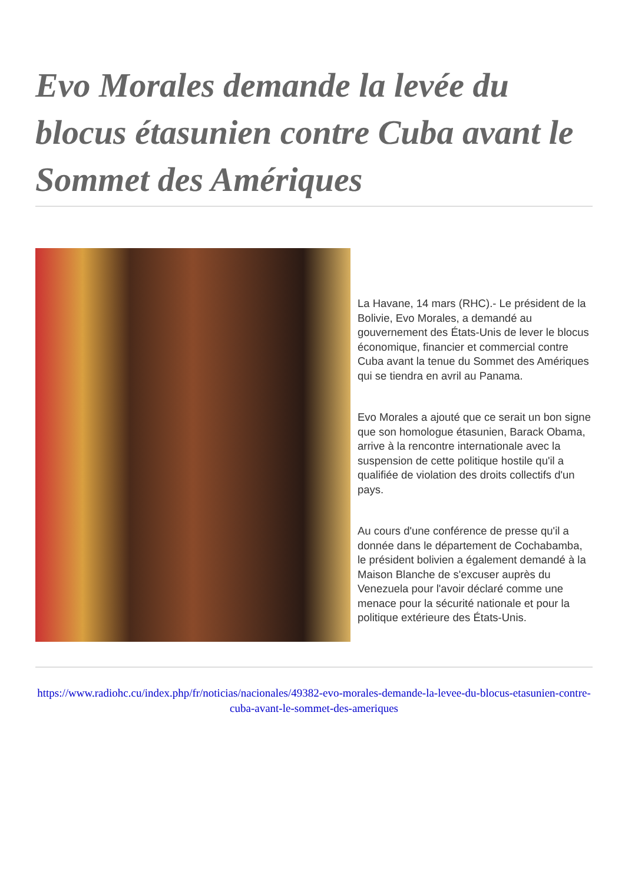Evo Morales demande la levée du blocus étasunien contre Cuba avant le Sommet des Amériques
La Havane, 14 mars (RHC).- Le président de la Bolivie, Evo Morales, a demandé au gouvernement des États-Unis de lever le blocus économique, financier et commercial contre Cuba avant la tenue du Sommet des Amériques qui se tiendra en avril au Panama.
Evo Morales a ajouté que ce serait un bon signe que son homologue étasunien, Barack Obama, arrive à la rencontre internationale avec la suspension de cette politique hostile qu'il a qualifiée de violation des droits collectifs d'un pays.
Au cours d'une conférence de presse qu'il a donnée dans le département de Cochabamba, le président bolivien a également demandé à la Maison Blanche de s'excuser auprès du Venezuela pour l'avoir déclaré comme une menace pour la sécurité nationale et pour la politique extérieure des États-Unis.
https://www.radiohc.cu/index.php/fr/noticias/nacionales/49382-evo-morales-demande-la-levee-du-blocus-etasunien-contre-cuba-avant-le-sommet-des-ameriques